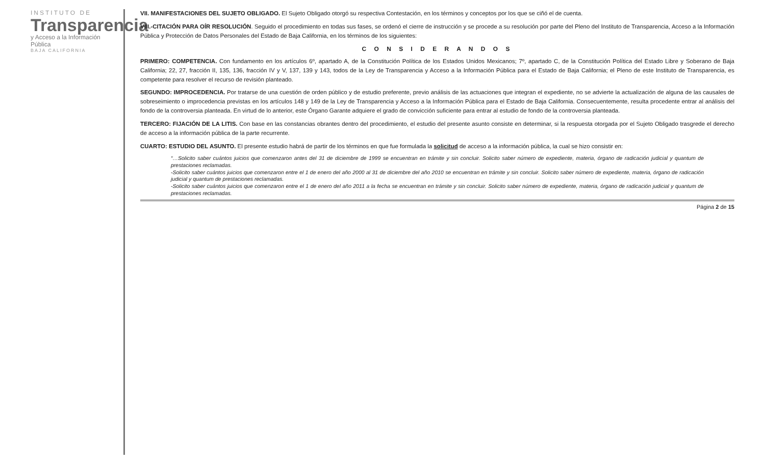INSTITUTO DE
Transparencia
y Acceso a la Información Pública
BAJA CALIFORNIA
VII. MANIFESTACIONES DEL SUJETO OBLIGADO. El Sujeto Obligado otorgó su respectiva Contestación, en los términos y conceptos por los que se ciñó el de cuenta.
VIII.-CITACIÓN PARA OÍR RESOLUCIÓN. Seguido el procedimiento en todas sus fases, se ordenó el cierre de instrucción y se procede a su resolución por parte del Pleno del Instituto de Transparencia, Acceso a la Información Pública y Protección de Datos Personales del Estado de Baja California, en los términos de los siguientes:
C O N S I D E R A N D O S
PRIMERO: COMPETENCIA. Con fundamento en los artículos 6º, apartado A, de la Constitución Política de los Estados Unidos Mexicanos; 7º, apartado C, de la Constitución Política del Estado Libre y Soberano de Baja California; 22, 27, fracción II, 135, 136, fracción IV y V, 137, 139 y 143, todos de la Ley de Transparencia y Acceso a la Información Pública para el Estado de Baja California; el Pleno de este Instituto de Transparencia, es competente para resolver el recurso de revisión planteado.
SEGUNDO: IMPROCEDENCIA. Por tratarse de una cuestión de orden público y de estudio preferente, previo análisis de las actuaciones que integran el expediente, no se advierte la actualización de alguna de las causales de sobreseimiento o improcedencia previstas en los artículos 148 y 149 de la Ley de Transparencia y Acceso a la Información Pública para el Estado de Baja California. Consecuentemente, resulta procedente entrar al análisis del fondo de la controversia planteada. En virtud de lo anterior, este Órgano Garante adquiere el grado de convicción suficiente para entrar al estudio de fondo de la controversia planteada.
TERCERO: FIJACIÓN DE LA LITIS. Con base en las constancias obrantes dentro del procedimiento, el estudio del presente asunto consiste en determinar, si la respuesta otorgada por el Sujeto Obligado trasgrede el derecho de acceso a la información pública de la parte recurrente.
CUARTO: ESTUDIO DEL ASUNTO. El presente estudio habrá de partir de los términos en que fue formulada la solicitud de acceso a la información pública, la cual se hizo consistir en:
“…Solicito saber cuántos juicios que comenzaron antes del 31 de diciembre de 1999 se encuentran en trámite y sin concluir. Solicito saber número de expediente, materia, órgano de radicación judicial y quantum de prestaciones reclamadas.
-Solicito saber cuántos juicios que comenzaron entre el 1 de enero del año 2000 al 31 de diciembre del año 2010 se encuentran en trámite y sin concluir. Solicito saber número de expediente, materia, órgano de radicación judicial y quantum de prestaciones reclamadas.
-Solicito saber cuántos juicios que comenzaron entre el 1 de enero del año 2011 a la fecha se encuentran en trámite y sin concluir. Solicito saber número de expediente, materia, órgano de radicación judicial y quantum de prestaciones reclamadas.
Página 2 de 15